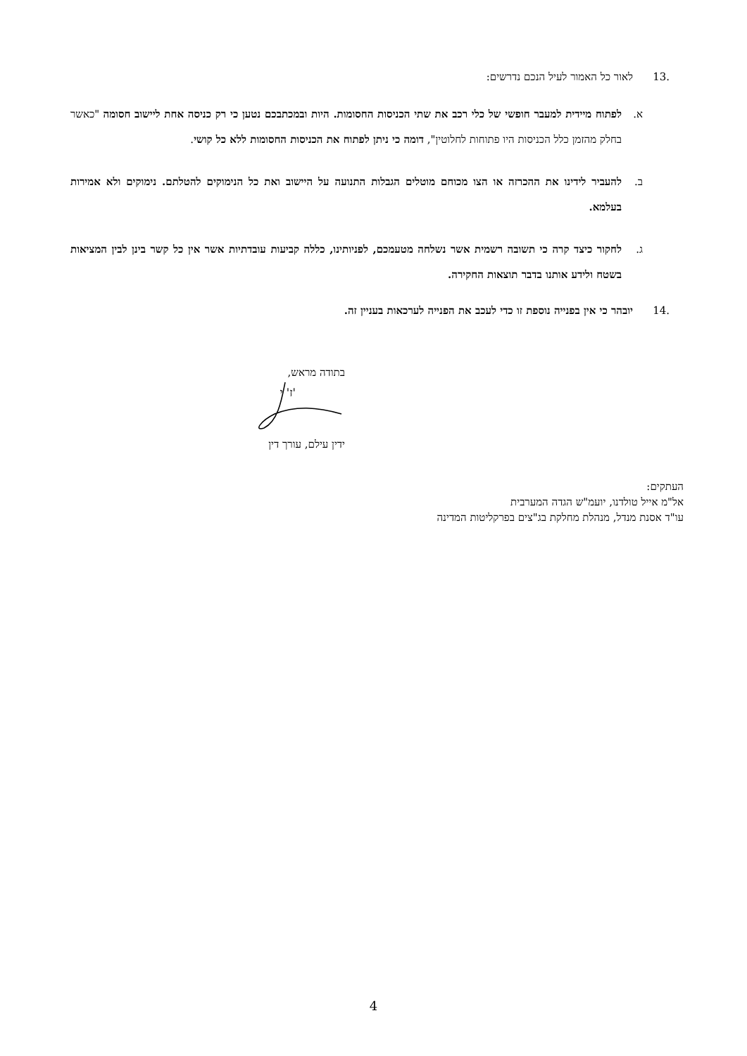.13 לאור כל האמור לעיל הנכם נדרשים:
א. לפתוח מיידית למעבר חופשי של כלי רכב את שתי הכניסות החסומות. היות ובמכתבכם נטען כי רק כניסה אחת ליישוב חסומה "כאשר בחלק מהזמן כלל הכניסות היו פתוחות לחלוטין", דומה כי ניתן לפתוח את הכניסות החסומות ללא כל קושי.
ב. להעביר לידינו את ההכרזה או הצו מכוחם מוטלים הגבלות התנועה על היישוב ואת כל הנימוקים להטלתם. נימוקים ולא אמירות בעלמא.
ג. לחקור כיצד קרה כי תשובה רשמית אשר נשלחה מטעמכם, לפניותינו, כללה קביעות עובדתיות אשר אין כל קשר בינן לבין המציאות בשטח ולידע אותנו בדבר תוצאות החקירה.
.14 יובהר כי אין בפנייה נוספת זו כדי לעכב את הפנייה לערכאות בעניין זה.
בתודה מראש,
'ז' י
ידין עילם, עורך דין
העתקים:
אל"מ אייל טולדנו, יועמ"ש הגדה המערבית
עו"ד אסנת מנדל, מנהלת מחלקת בג"צים בפרקליטות המדינה
4